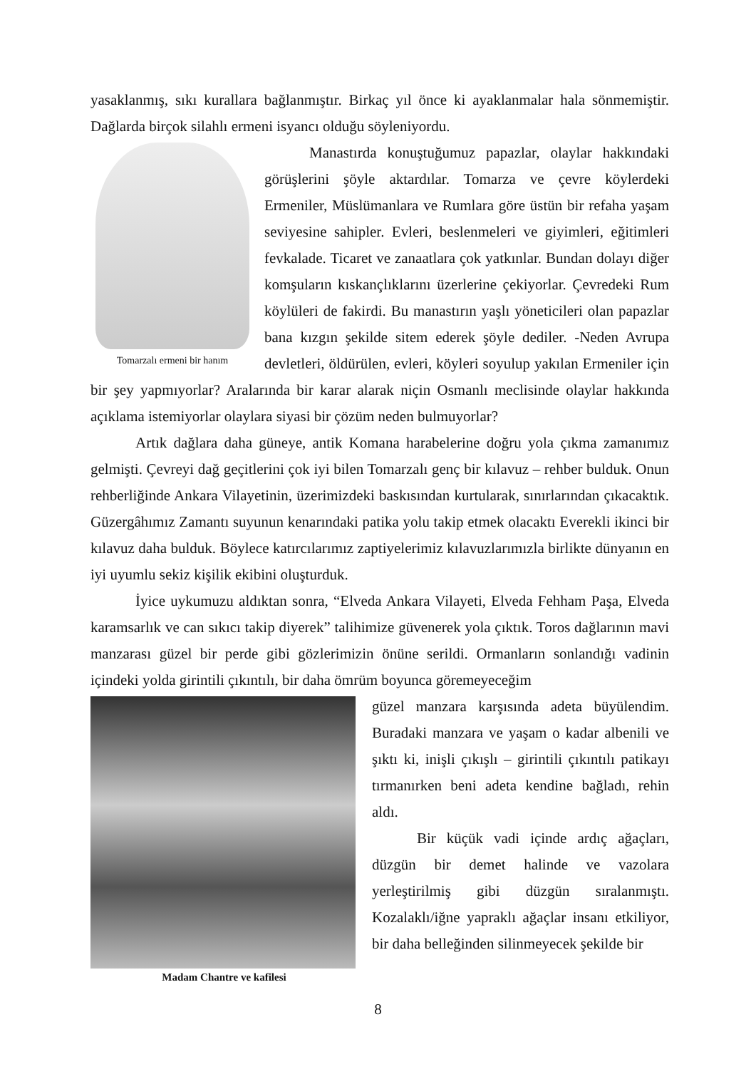yasaklanmış, sıkı kurallara bağlanmıştır. Birkaç yıl önce ki ayaklanmalar hala sönmemiştir. Dağlarda birçok silahlı ermeni isyancı olduğu söyleniyordu.
Tomarzalı ermeni bir hanım
Manastırda konuştuğumuz papazlar, olaylar hakkındaki görüşlerini şöyle aktardılar. Tomarza ve çevre köylerdeki Ermeniler, Müslümanlara ve Rumlara göre üstün bir refaha yaşam seviyesine sahipler. Evleri, beslenmeleri ve giyimleri, eğitimleri fevkalade. Ticaret ve zanaatlara çok yatkınlar. Bundan dolayı diğer komşuların kıskançlıklarını üzerlerine çekiyorlar. Çevredeki Rum köylüleri de fakirdi. Bu manastırın yaşlı yöneticileri olan papazlar bana kızgın şekilde sitem ederek şöyle dediler. -Neden Avrupa devletleri, öldürülen, evleri, köyleri soyulup yakılan Ermeniler için bir şey yapmıyorlar? Aralarında bir karar alarak niçin Osmanlı meclisinde olaylar hakkında açıklama istemiyorlar olaylara siyasi bir çözüm neden bulmuyorlar?
Artık dağlara daha güneye, antik Komana harabelerine doğru yola çıkma zamanımız gelmişti. Çevreyi dağ geçitlerini çok iyi bilen Tomarzalı genç bir kılavuz – rehber bulduk. Onun rehberliğinde Ankara Vilayetinin, üzerimizdeki baskısından kurtularak, sınırlarından çıkacaktık. Güzergâhımız Zamantı suyunun kenarındaki patika yolu takip etmek olacaktı Everekli ikinci bir kılavuz daha bulduk. Böylece katırcılarımız zaptiyelerimiz kılavuzlarımızla birlikte dünyanın en iyi uyumlu sekiz kişilik ekibini oluşturduk.
İyice uykumuzu aldıktan sonra, “Elveda Ankara Vilayeti, Elveda Fehham Paşa, Elveda karamsarlık ve can sıkıcı takip diyerek” talihimize güvenerek yola çıktık. Toros dağlarının mavi manzarası güzel bir perde gibi gözlerimizin önüne serildi. Ormanların sonlandığı vadinin içindeki yolda girintili çıkıntılı, bir daha ömrüm boyunca göremeyeceğim
Madam Chantre ve kafilesi
güzel manzara karşısında adeta büyülendim. Buradaki manzara ve yaşam o kadar albenili ve şıktı ki, inişli çıkışlı – girintili çıkıntılı patikayı tırmanırken beni adeta kendine bağladı, rehin aldı.
Bir küçük vadi içinde ardıç ağaçları, düzgün bir demet halinde ve vazolara yerleştirilmiş gibi düzgün sıralanmıştı. Kozalaklı/iğne yapraklı ağaçlar insanı etkiliyor, bir daha belleğinden silinmeyecek şekilde bir
8